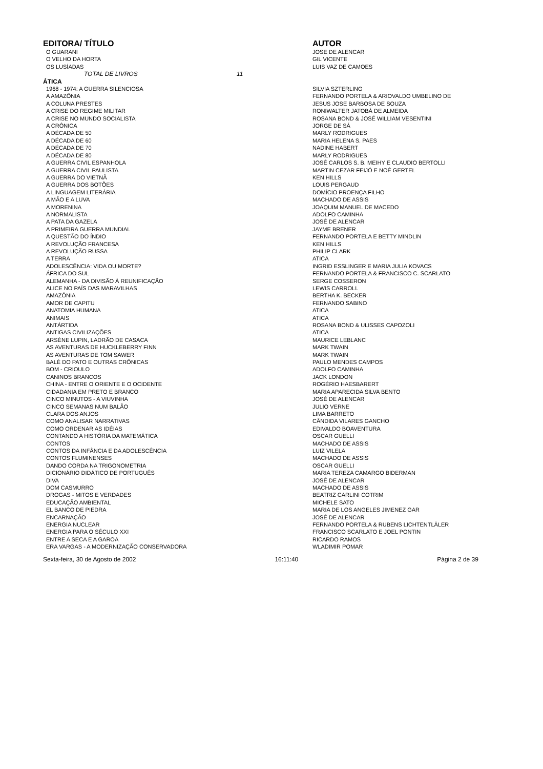| EDITORA/ TÍTULO | AUTOR |
| --- | --- |
| O GUARANI | JOSE DE ALENCAR |
| O VELHO DA HORTA | GIL VICENTE |
| OS LUSÍADAS | LUIS VAZ DE CAMOES |
| TOTAL DE LIVROS 11 | |
| ÁTICA | |
| 1968 - 1974: A GUERRA SILENCIOSA | SILVIA SZTERLING |
| A AMAZÔNIA | FERNANDO PORTELA & ARIOVALDO UMBELINO DE |
| A COLUNA PRESTES | JESUS JOSE BARBOSA DE SOUZA |
| A CRISE DO REGIME MILITAR | RONIWALTER JATOBÁ DE ALMEIDA |
| A CRISE NO MUNDO SOCIALISTA | ROSANA BOND & JOSÉ WILLIAM VESENTINI |
| A CRÔNICA | JORGE DE SÁ |
| A DÉCADA DE 50 | MARLY RODRIGUES |
| A DÉCADA DE 60 | MARIA HELENA S. PAES |
| A DÉCADA DE 70 | NADINE HABERT |
| A DÉCADA DE 80 | MARLY RODRIGUES |
| A GUERRA CIVIL ESPANHOLA | JOSÉ CARLOS S. B. MEIHY E CLAUDIO BERTOLLI |
| A GUERRA CIVIL PAULISTA | MARTIN CEZAR FEIJÓ E NOÉ GERTEL |
| A GUERRA DO VIETNÃ | KEN HILLS |
| A GUERRA DOS BOTÕES | LOUIS PERGAUD |
| A LINGUAGEM LITERÁRIA | DOMÍCIO PROENÇA FILHO |
| A MÃO E A LUVA | MACHADO DE ASSIS |
| A MORENINA | JOAQUIM MANUEL DE MACEDO |
| A NORMALISTA | ADOLFO CAMINHA |
| A PATA DA GAZELA | JOSÉ DE ALENCAR |
| A PRIMEIRA GUERRA MUNDIAL | JAYME BRENER |
| A QUESTÃO DO ÍNDIO | FERNANDO PORTELA E BETTY MINDLIN |
| A REVOLUÇÃO FRANCESA | KEN HILLS |
| A REVOLUÇÃO RUSSA | PHILIP CLARK |
| A TERRA | ATICA |
| ADOLESCÊNCIA: VIDA OU MORTE? | INGRID ESSLINGER E MARIA JULIA KOVACS |
| ÁFRICA DO SUL | FERNANDO PORTELA & FRANCISCO C. SCARLATO |
| ALEMANHA - DA DIVISÃO À REUNIFICAÇÃO | SERGE COSSERON |
| ALICE NO PAÍS DAS MARAVILHAS | LEWIS CARROLL |
| AMAZÔNIA | BERTHA K. BECKER |
| AMOR DE CAPITU | FERNANDO SABINO |
| ANATOMIA HUMANA | ATICA |
| ANIMAIS | ATICA |
| ANTÁRTIDA | ROSANA BOND & ULISSES CAPOZOLI |
| ANTIGAS CIVILIZAÇÕES | ATICA |
| ARSÈNE LUPIN, LADRÃO DE CASACA | MAURICE LEBLANC |
| AS AVENTURAS DE HUCKLEBERRY FINN | MARK TWAIN |
| AS AVENTURAS DE TOM SAWER | MARK TWAIN |
| BALÉ DO PATO E OUTRAS CRÔNICAS | PAULO MENDES CAMPOS |
| BOM - CRIOULO | ADOLFO CAMINHA |
| CANINOS BRANCOS | JACK LONDON |
| CHINA - ENTRE O ORIENTE E O OCIDENTE | ROGÉRIO HAESBARERT |
| CIDADANIA EM PRETO E BRANCO | MARIA APARECIDA SILVA BENTO |
| CINCO MINUTOS - A VIUVINHA | JOSÉ DE ALENCAR |
| CINCO SEMANAS NUM BALÃO | JULIO VERNE |
| CLARA DOS ANJOS | LIMA BARRETO |
| COMO ANALISAR NARRATIVAS | CÂNDIDA VILARES GANCHO |
| COMO ORDENAR AS IDÉIAS | EDIVALDO BOAVENTURA |
| CONTANDO A HISTÓRIA DA MATEMÁTICA | OSCAR GUELLI |
| CONTOS | MACHADO DE ASSIS |
| CONTOS DA INFÂNCIA E DA ADOLESCÊNCIA | LUIZ VILELA |
| CONTOS FLUMINENSES | MACHADO DE ASSIS |
| DANDO CORDA NA TRIGONOMETRIA | OSCAR GUELLI |
| DICIONÁRIO DIDÁTICO DE PORTUGUÊS | MARIA TEREZA CAMARGO BIDERMAN |
| DIVA | JOSÉ DE ALENCAR |
| DOM CASMURRO | MACHADO DE ASSIS |
| DROGAS - MITOS E VERDADES | BEATRIZ CARLINI COTRIM |
| EDUCAÇÃO AMBIENTAL | MICHELE SATO |
| EL BANCO DE PIEDRA | MARIA DE LOS ANGELES JIMENEZ GAR |
| ENCARNAÇÃO | JOSÉ DE ALENCAR |
| ENERGIA NUCLEAR | FERNANDO PORTELA & RUBENS LICHTENTLÄLER |
| ENERGIA PARA O SÉCULO XXI | FRANCISCO SCARLATO E JOEL PONTIN |
| ENTRE A SECA E A GAROA | RICARDO RAMOS |
| ERA VARGAS - A MODERNIZAÇÃO CONSERVADORA | WLADIMIR POMAR |
Sexta-feira, 30 de Agosto de 2002 16:11:40 Página 2 de 39